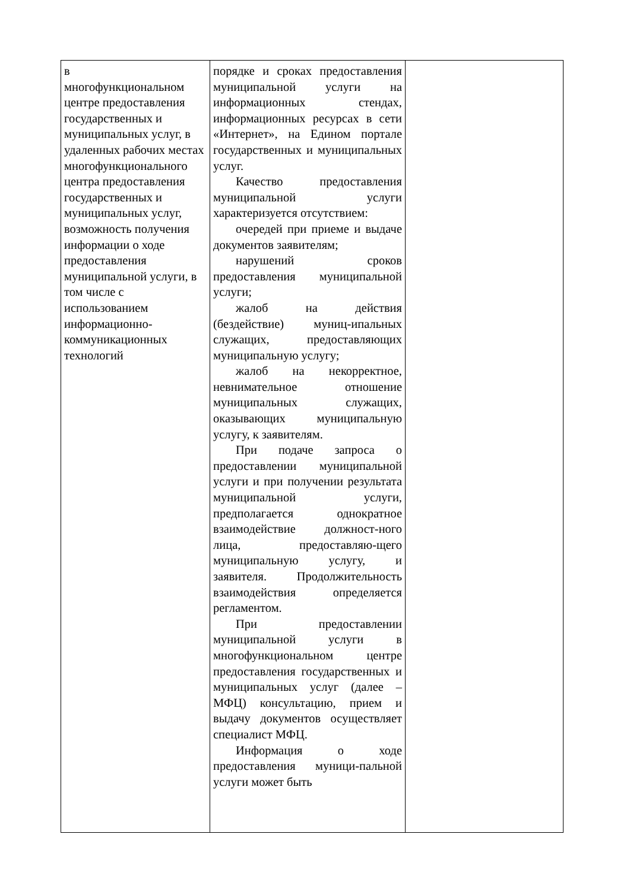| в многофункциональном центре предоставления государственных и муниципальных услуг, в удаленных рабочих местах многофункционального центра предоставления государственных и муниципальных услуг, возможность получения информации о ходе предоставления муниципальной услуги, в том числе с использованием информационно-коммуникационных технологий | порядке и сроках предоставления муниципальной услуги на информационных стендах, информационных ресурсах в сети «Интернет», на Едином портале государственных и муниципальных услуг. Качество предоставления муниципальной услуги характеризуется отсутствием: очередей при приеме и выдаче документов заявителям; нарушений сроков предоставления муниципальной услуги; жалоб на действия (бездействие) муниц-ипальных служащих, предоставляющих муниципальную услугу; жалоб на некорректное, невнимательное отношение муниципальных служащих, оказывающих муниципальную услугу, к заявителям. При подаче запроса о предоставлении муниципальной услуги и при получении результата муниципальной услуги, предполагается однократное взаимодействие должност-ного лица, предоставляю-щего муниципальную услугу, и заявителя. Продолжительность взаимодействия определяется регламентом. При предоставлении муниципальной услуги в многофункциональном центре предоставления государственных и муниципальных услуг (далее – МФЦ) консультацию, прием и выдачу документов осуществляет специалист МФЦ. Информация о ходе предоставления муници-пальной услуги может быть | |